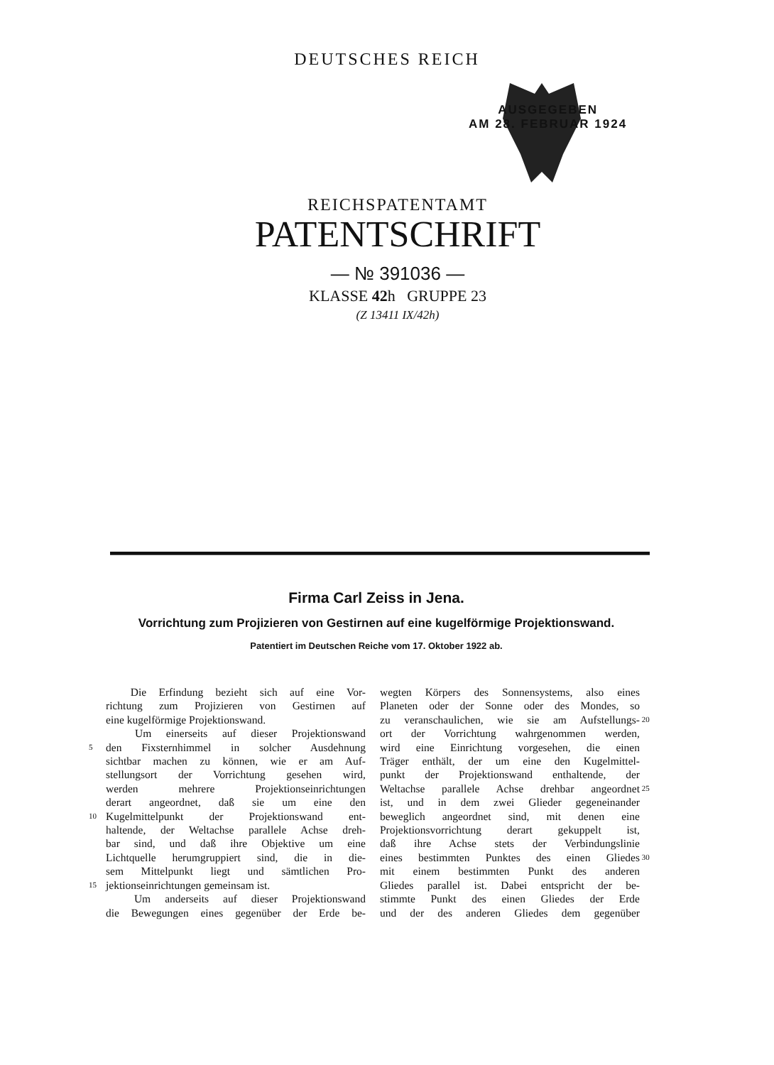DEUTSCHES REICH
AUSGEGEBEN
AM 28. FEBRUAR 1924
REICHSPATENTAMT
PATENTSCHRIFT
— № 391036 —
KLASSE 42h GRUPPE 23
(Z 13411 IX/42h)
Firma Carl Zeiss in Jena.
Vorrichtung zum Projizieren von Gestirnen auf eine kugelförmige Projektionswand.
Patentiert im Deutschen Reiche vom 17. Oktober 1922 ab.
Die Erfindung bezieht sich auf eine Vor-
richtung zum Projizieren von Gestirnen auf
eine kugelförmige Projektionswand.
Um einerseits auf dieser Projektionswand
5 den Fixsternhimmel in solcher Ausdehnung
sichtbar machen zu können, wie er am Auf-
stellungsort der Vorrichtung gesehen wird,
werden mehrere Projektionseinrichtungen
derart angeordnet, daß sie um eine den
10 Kugelmittelpunkt der Projektionswand ent-
haltende, der Weltachse parallele Achse dreh-
bar sind, und daß ihre Objektive um eine
Lichtquelle herumgruppiert sind, die in die-
sem Mittelpunkt liegt und sämtlichen Pro-
15 jektionseinrichtungen gemeinsam ist.
Um anderseits auf dieser Projektionswand
die Bewegungen eines gegenüber der Erde be-
wegten Körpers des Sonnensystems, also eines
Planeten oder der Sonne oder des Mondes, so
zu veranschaulichen, wie sie am Aufstellungs- 20
ort der Vorrichtung wahrgenommen werden,
wird eine Einrichtung vorgesehen, die einen
Träger enthält, der um eine den Kugelmittel-
punkt der Projektionswand enthaltende, der
Weltachse parallele Achse drehbar angeordnet 25
ist, und in dem zwei Glieder gegeneinander
beweglich angeordnet sind, mit denen eine
Projektionsvorrichtung derart gekuppelt ist,
daß ihre Achse stets der Verbindungslinie
eines bestimmten Punktes des einen Gliedes 30
mit einem bestimmten Punkt des anderen
Gliedes parallel ist. Dabei entspricht der be-
stimmte Punkt des einen Gliedes der Erde
und der des anderen Gliedes dem gegenüber